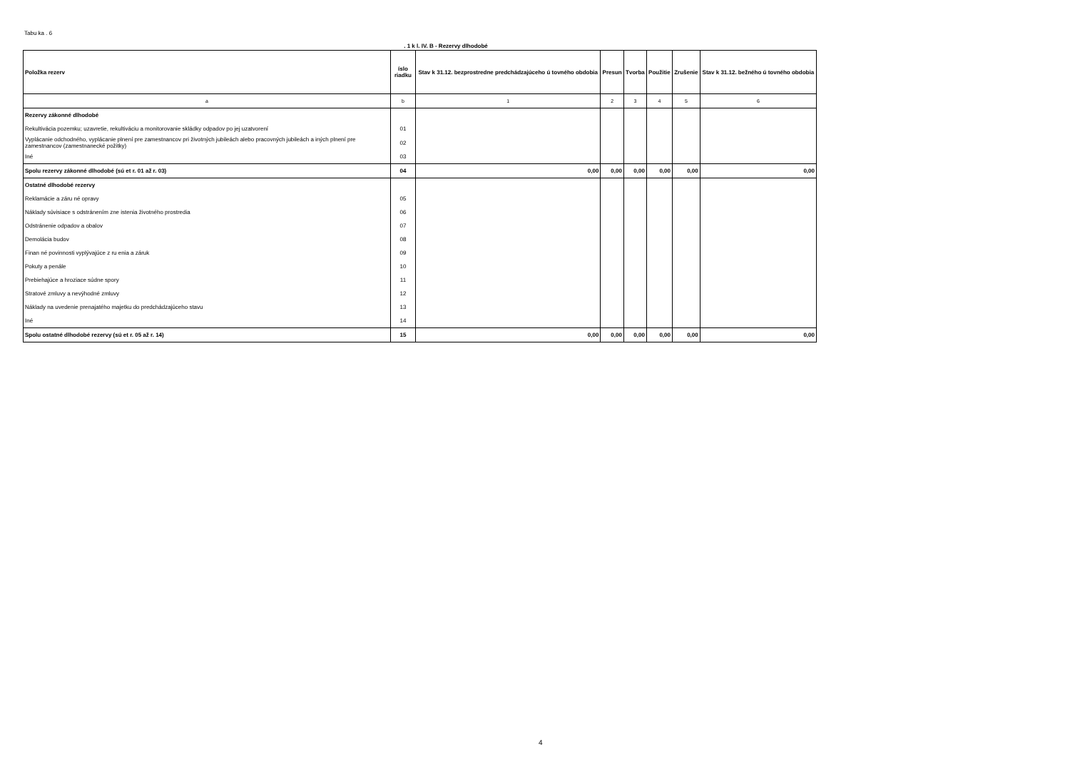Tabu ka . 6
. 1 k l. IV. B - Rezervy dlhodobé
| Položka rezerv | íslo riadku | Stav k 31.12. bezprostredne predchádzajúceho ú tovného obdobia | Presun | Tvorba | Použitie | Zrušenie | Stav k 31.12. bežného ú tovného obdobia |
| --- | --- | --- | --- | --- | --- | --- | --- |
| a | b | 1 | 2 | 3 | 4 | 5 | 6 |
| Rezervy zákonné dlhodobé | | | | | | | |
| Rekultivácia pozemku; uzavretie, rekultiváciu a monitorovanie skládky odpadov po jej uzatvorení | 01 | | | | | | |
| Vyplácanie odchodného, vyplácanie plnení pre zamestnancov pri životných jubileách alebo pracovných jubileách a iných plnení pre zamestnancov (zamestnanecké požitky) | 02 | | | | | | |
| Iné | 03 | | | | | | |
| Spolu rezervy zákonné dlhodobé (sú et r. 01 až r. 03) | 04 | 0,00 | 0,00 | 0,00 | 0,00 | 0,00 | 0,00 |
| Ostatné dlhodobé rezervy | | | | | | | |
| Reklamácie a záru né opravy | 05 | | | | | | |
| Náklady súvisiace s odstránením zne istenia životného prostredia | 06 | | | | | | |
| Odstránenie odpadov a obalov | 07 | | | | | | |
| Demolácia budov | 08 | | | | | | |
| Finan né povinnosti vyplývajúce z ru enia a záruk | 09 | | | | | | |
| Pokuty a penále | 10 | | | | | | |
| Prebiehajúce a hroziace súdne spory | 11 | | | | | | |
| Stratové zmluvy a nevýhodné zmluvy | 12 | | | | | | |
| Náklady na uvedenie prenajatého majetku do predchádzajúceho stavu | 13 | | | | | | |
| Iné | 14 | | | | | | |
| Spolu ostatné dlhodobé rezervy (sú et r. 05 až r. 14) | 15 | 0,00 | 0,00 | 0,00 | 0,00 | 0,00 | 0,00 |
4